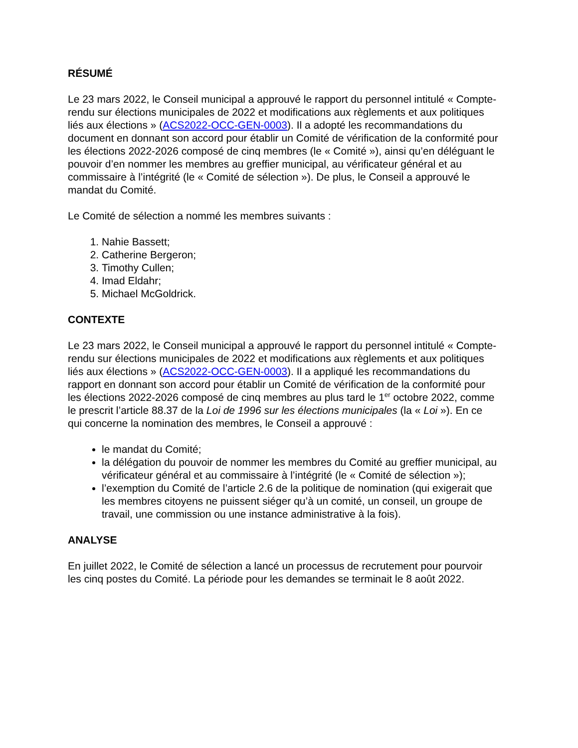RÉSUMÉ
Le 23 mars 2022, le Conseil municipal a approuvé le rapport du personnel intitulé « Compte-rendu sur élections municipales de 2022 et modifications aux règlements et aux politiques liés aux élections » (ACS2022-OCC-GEN-0003). Il a adopté les recommandations du document en donnant son accord pour établir un Comité de vérification de la conformité pour les élections 2022-2026 composé de cinq membres (le « Comité »), ainsi qu’en déléguant le pouvoir d’en nommer les membres au greffier municipal, au vérificateur général et au commissaire à l’intégrité (le « Comité de sélection »). De plus, le Conseil a approuvé le mandat du Comité.
Le Comité de sélection a nommé les membres suivants :
1. Nahie Bassett;
2. Catherine Bergeron;
3. Timothy Cullen;
4. Imad Eldahr;
5. Michael McGoldrick.
CONTEXTE
Le 23 mars 2022, le Conseil municipal a approuvé le rapport du personnel intitulé « Compte-rendu sur élections municipales de 2022 et modifications aux règlements et aux politiques liés aux élections » (ACS2022-OCC-GEN-0003). Il a appliqué les recommandations du rapport en donnant son accord pour établir un Comité de vérification de la conformité pour les élections 2022-2026 composé de cinq membres au plus tard le 1<sup>er</sup> octobre 2022, comme le prescrit l’article 88.37 de la Loi de 1996 sur les élections municipales (la « Loi »). En ce qui concerne la nomination des membres, le Conseil a approuvé :
le mandat du Comité;
la délégation du pouvoir de nommer les membres du Comité au greffier municipal, au vérificateur général et au commissaire à l’intégrité (le « Comité de sélection »);
l’exemption du Comité de l’article 2.6 de la politique de nomination (qui exigerait que les membres citoyens ne puissent siéger qu’à un comité, un conseil, un groupe de travail, une commission ou une instance administrative à la fois).
ANALYSE
En juillet 2022, le Comité de sélection a lancé un processus de recrutement pour pourvoir les cinq postes du Comité. La période pour les demandes se terminait le 8 août 2022.